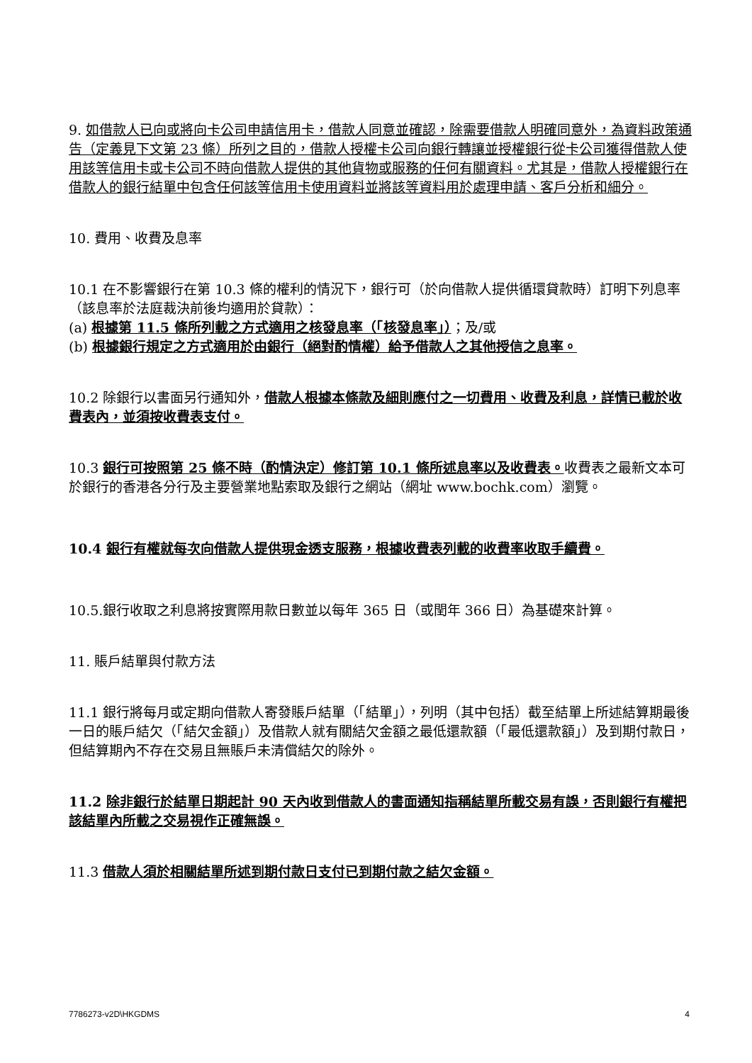9. 如借款人已向或將向卡公司申請信用卡，借款人同意並確認，除需要借款人明確同意外，為資料政策通告（定義見下文第 23 條）所列之目的，借款人授權卡公司向銀行轉讓並授權銀行從卡公司獲得借款人使用該等信用卡或卡公司不時向借款人提供的其他貨物或服務的任何有關資料。尤其是，借款人授權銀行在借款人的銀行結單中包含任何該等信用卡使用資料並將該等資料用於處理申請、客戶分析和細分。
10. 費用、收費及息率
10.1 在不影響銀行在第 10.3 條的權利的情況下，銀行可（於向借款人提供循環貸款時）訂明下列息率（該息率於法庭裁決前後均適用於貸款）：
(a) 根據第 11.5 條所列載之方式適用之核發息率（「核發息率」）；及/或
(b) 根據銀行規定之方式適用於由銀行（絕對酌情權）給予借款人之其他授信之息率。
10.2 除銀行以書面另行通知外，借款人根據本條款及細則應付之一切費用、收費及利息，詳情已載於收費表內，並須按收費表支付。
10.3 銀行可按照第 25 條不時（酌情決定）修訂第 10.1 條所述息率以及收費表。收費表之最新文本可於銀行的香港各分行及主要營業地點索取及銀行之網站（網址 www.bochk.com）瀏覽。
10.4 銀行有權就每次向借款人提供現金透支服務，根據收費表列載的收費率收取手續費。
10.5.銀行收取之利息將按實際用款日數並以每年 365 日（或閏年 366 日）為基礎來計算。
11. 賬戶結單與付款方法
11.1 銀行將每月或定期向借款人寄發賬戶結單（「結單」），列明（其中包括）截至結單上所述結算期最後一日的賬戶結欠（「結欠金額」）及借款人就有關結欠金額之最低還款額（「最低還款額」）及到期付款日，但結算期內不存在交易且無賬戶未清償結欠的除外。
11.2 除非銀行於結單日期起計 90 天內收到借款人的書面通知指稱結單所載交易有誤，否則銀行有權把該結單內所載之交易視作正確無誤。
11.3 借款人須於相關結單所述到期付款日支付已到期付款之結欠金額。
7786273-v2D\HKGDMS 4